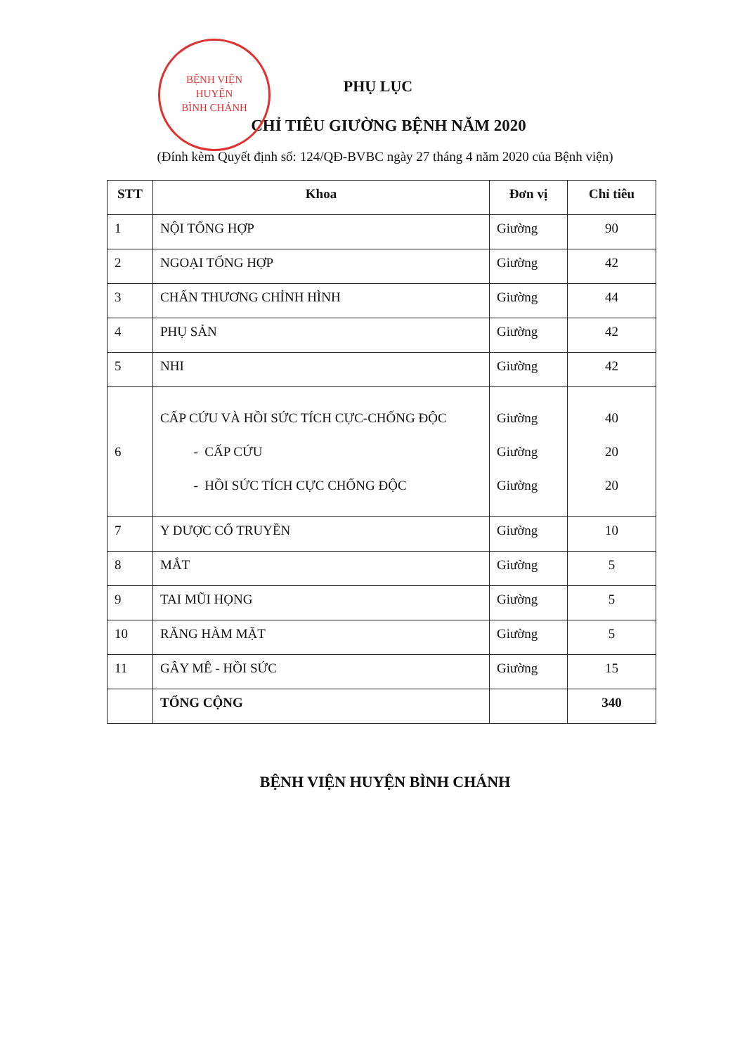BỆNH VIỆN
HUYỆN
BÌNH CHÁNH
PHỤ LỤC
CHỈ TIÊU GIƯỜNG BỆNH NĂM 2020
(Đính kèm Quyết định số: 124/QĐ-BVBC ngày 27 tháng 4 năm 2020 của Bệnh viện)
| STT | Khoa | Đơn vị | Chỉ tiêu |
| --- | --- | --- | --- |
| 1 | NỘI TỔNG HỢP | Giường | 90 |
| 2 | NGOẠI TỔNG HỢP | Giường | 42 |
| 3 | CHẤN THƯƠNG CHỈNH HÌNH | Giường | 44 |
| 4 | PHỤ SẢN | Giường | 42 |
| 5 | NHI | Giường | 42 |
| 6 | CẤP CỨU VÀ HỒI SỨC TÍCH CỰC-CHỐNG ĐỘC - CẤP CỨU - HỒI SỨC TÍCH CỰC CHỐNG ĐỘC | Giường Giường Giường | 40 20 20 |
| 7 | Y DƯỢC CỔ TRUYỀN | Giường | 10 |
| 8 | MẮT | Giường | 5 |
| 9 | TAI MŨI HỌNG | Giường | 5 |
| 10 | RĂNG HÀM MẶT | Giường | 5 |
| 11 | GÂY MÊ - HỒI SỨC | Giường | 15 |
| | TỔNG CỘNG | | 340 |
BỆNH VIỆN HUYỆN BÌNH CHÁNH